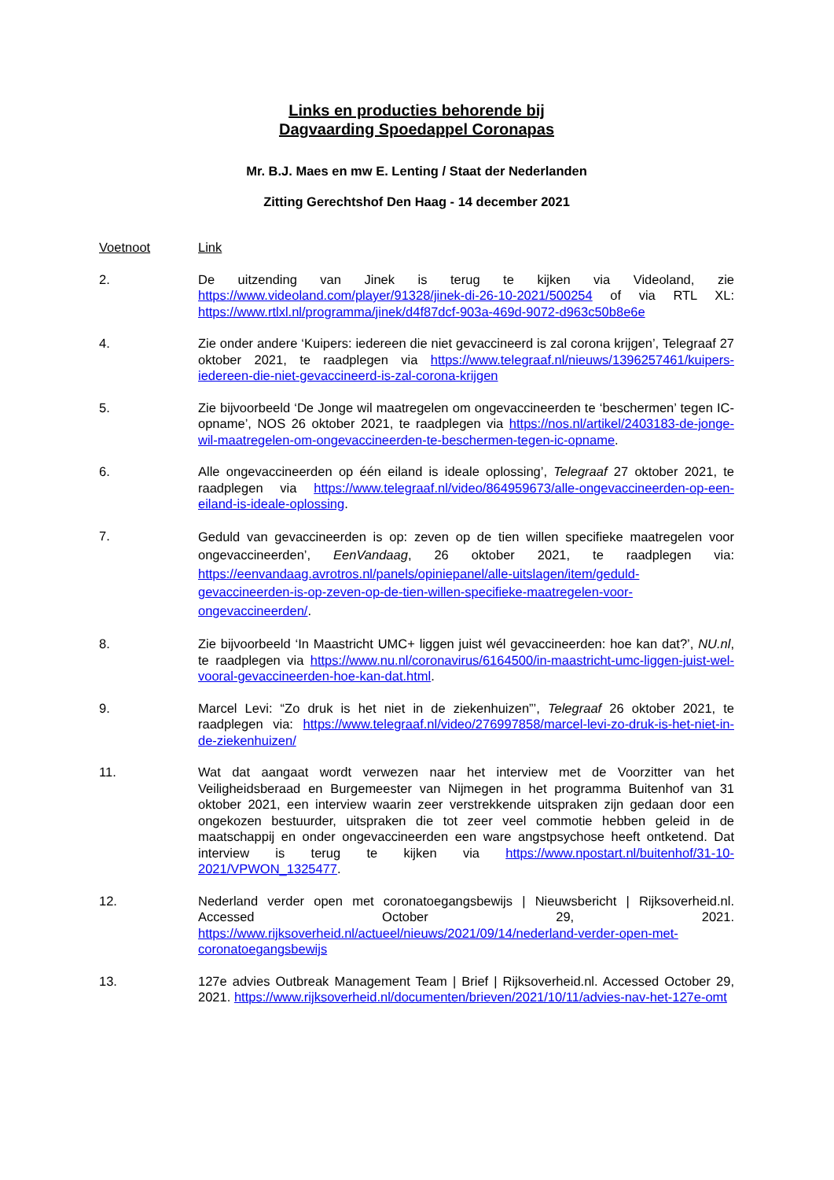Links en producties behorende bij
Dagvaarding Spoedappel Coronapas
Mr. B.J. Maes en mw E. Lenting / Staat der Nederlanden
Zitting Gerechtshof Den Haag - 14 december 2021
| Voetnoot | Link |
| 2. | De uitzending van Jinek is terug te kijken via Videoland, zie https://www.videoland.com/player/91328/jinek-di-26-10-2021/500254 of via RTL XL: https://www.rtlxl.nl/programma/jinek/d4f87dcf-903a-469d-9072-d963c50b8e6e |
| 4. | Zie onder andere ‘Kuipers: iedereen die niet gevaccineerd is zal corona krijgen’, Telegraaf 27 oktober 2021, te raadplegen via https://www.telegraaf.nl/nieuws/1396257461/kuipers-iedereen-die-niet-gevaccineerd-is-zal-corona-krijgen |
| 5. | Zie bijvoorbeeld ‘De Jonge wil maatregelen om ongevaccineerden te ‘beschermen’ tegen IC-opname’, NOS 26 oktober 2021, te raadplegen via https://nos.nl/artikel/2403183-de-jonge-wil-maatregelen-om-ongevaccineerden-te-beschermen-tegen-ic-opname . |
| 6. | Alle ongevaccineerden op één eiland is ideale oplossing’, Telegraaf 27 oktober 2021, te raadplegen via https://www.telegraaf.nl/video/864959673/alle-ongevaccineerden-op-een-eiland-is-ideale-oplossing . |
| 7. | Geduld van gevaccineerden is op: zeven op de tien willen specifieke maatregelen voor ongevaccineerden’, EenVandaag , 26 oktober 2021, te raadplegen via: https://eenvandaag.avrotros.nl/panels/opiniepanel/alle-uitslagen/item/geduld-gevaccineerden-is-op-zeven-op-de-tien-willen-specifieke-maatregelen-voor-ongevaccineerden/ . |
| 8. | Zie bijvoorbeeld ‘In Maastricht UMC+ liggen juist wél gevaccineerden: hoe kan dat?’, NU.nl , te raadplegen via https://www.nu.nl/coronavirus/6164500/in-maastricht-umc-liggen-juist-wel-vooral-gevaccineerden-hoe-kan-dat.html . |
| 9. | Marcel Levi: “Zo druk is het niet in de ziekenhuizen”’, Telegraaf 26 oktober 2021, te raadplegen via: https://www.telegraaf.nl/video/276997858/marcel-levi-zo-druk-is-het-niet-in-de-ziekenhuizen/ |
| 11. | Wat dat aangaat wordt verwezen naar het interview met de Voorzitter van het Veiligheidsberaad en Burgemeester van Nijmegen in het programma Buitenhof van 31 oktober 2021, een interview waarin zeer verstrekkende uitspraken zijn gedaan door een ongekozen bestuurder, uitspraken die tot zeer veel commotie hebben geleid in de maatschappij en onder ongevaccineerden een ware angstpsychose heeft ontketend. Dat interview is terug te kijken via https://www.npostart.nl/buitenhof/31-10-2021/VPWON_1325477 . |
| 12. | Nederland verder open met coronatoegangsbewijs / Nieuwsbericht / Rijksoverheid.nl. Accessed October 29, 2021. https://www.rijksoverheid.nl/actueel/nieuws/2021/09/14/nederland-verder-open-met-coronatoegangsbewijs |
| 13. | 127e advies Outbreak Management Team / Brief / Rijksoverheid.nl. Accessed October 29, 2021. https://www.rijksoverheid.nl/documenten/brieven/2021/10/11/advies-nav-het-127e-omt |